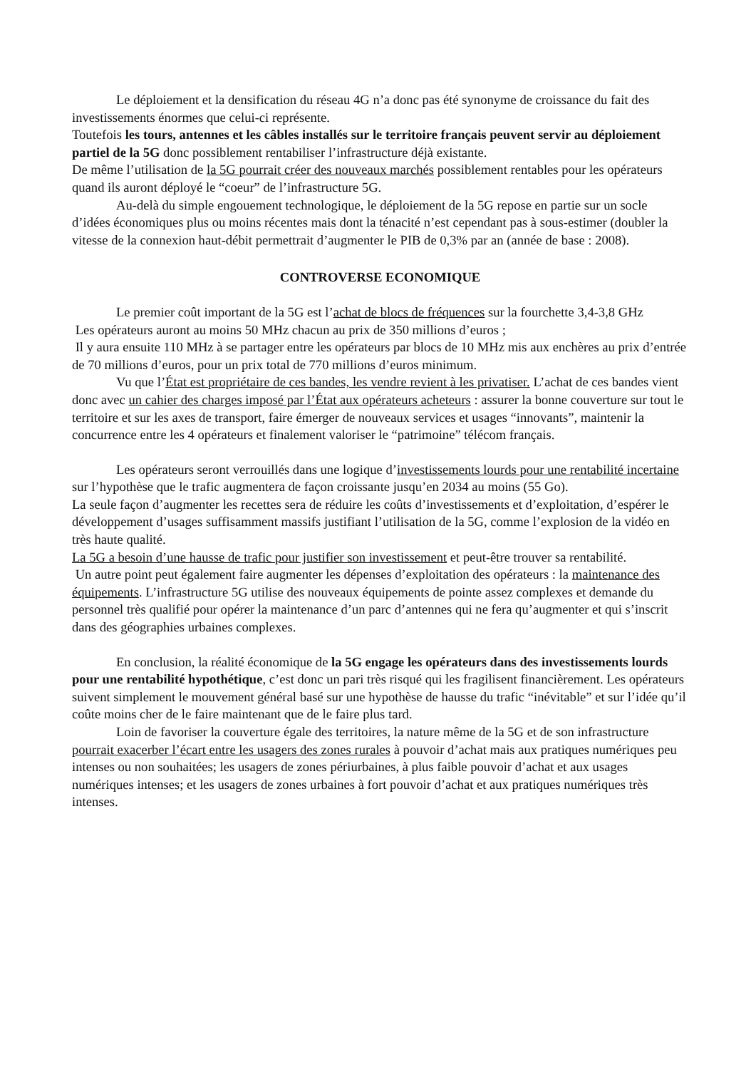Le déploiement et la densification du réseau 4G n’a donc pas été synonyme de croissance du fait des investissements énormes que celui-ci représente.
Toutefois les tours, antennes et les câbles installés sur le territoire français peuvent servir au déploiement partiel de la 5G donc possiblement rentabiliser l’infrastructure déjà existante.
De même l’utilisation de la 5G pourrait créer des nouveaux marchés possiblement rentables pour les opérateurs quand ils auront déployé le “coeur” de l’infrastructure 5G.
Au-delà du simple engouement technologique, le déploiement de la 5G repose en partie sur un socle d’idées économiques plus ou moins récentes mais dont la ténacité n’est cependant pas à sous-estimer (doubler la vitesse de la connexion haut-débit permettrait d’augmenter le PIB de 0,3% par an (année de base : 2008).
CONTROVERSE ECONOMIQUE
Le premier coût important de la 5G est l’achat de blocs de fréquences sur la fourchette 3,4-3,8 GHz
Les opérateurs auront au moins 50 MHz chacun au prix de 350 millions d’euros ;
Il y aura ensuite 110 MHz à se partager entre les opérateurs par blocs de 10 MHz mis aux enchères au prix d’entrée de 70 millions d’euros, pour un prix total de 770 millions d’euros minimum.
Vu que l’État est propriétaire de ces bandes, les vendre revient à les privatiser. L’achat de ces bandes vient donc avec un cahier des charges imposé par l’État aux opérateurs acheteurs : assurer la bonne couverture sur tout le territoire et sur les axes de transport, faire émerger de nouveaux services et usages “innovants”, maintenir la concurrence entre les 4 opérateurs et finalement valoriser le “patrimoine” télécom français.
Les opérateurs seront verrouillés dans une logique d’investissements lourds pour une rentabilité incertaine sur l’hypothèse que le trafic augmentera de façon croissante jusqu’en 2034 au moins (55 Go).
La seule façon d’augmenter les recettes sera de réduire les coûts d’investissements et d’exploitation, d’espérer le développement d’usages suffisamment massifs justifiant l’utilisation de la 5G, comme l’explosion de la vidéo en très haute qualité.
La 5G a besoin d’une hausse de trafic pour justifier son investissement et peut-être trouver sa rentabilité.
Un autre point peut également faire augmenter les dépenses d’exploitation des opérateurs : la maintenance des équipements. L’infrastructure 5G utilise des nouveaux équipements de pointe assez complexes et demande du personnel très qualifié pour opérer la maintenance d’un parc d’antennes qui ne fera qu’augmenter et qui s’inscrit dans des géographies urbaines complexes.
En conclusion, la réalité économique de la 5G engage les opérateurs dans des investissements lourds pour une rentabilité hypothétique, c’est donc un pari très risqué qui les fragilisent financièrement. Les opérateurs suivent simplement le mouvement général basé sur une hypothèse de hausse du trafic “inévitable” et sur l’idée qu’il coûte moins cher de le faire maintenant que de le faire plus tard.
Loin de favoriser la couverture égale des territoires, la nature même de la 5G et de son infrastructure pourrait exacerber l’écart entre les usagers des zones rurales à pouvoir d’achat mais aux pratiques numériques peu intenses ou non souhaitées; les usagers de zones périurbaines, à plus faible pouvoir d’achat et aux usages numériques intenses; et les usagers de zones urbaines à fort pouvoir d’achat et aux pratiques numériques très intenses.